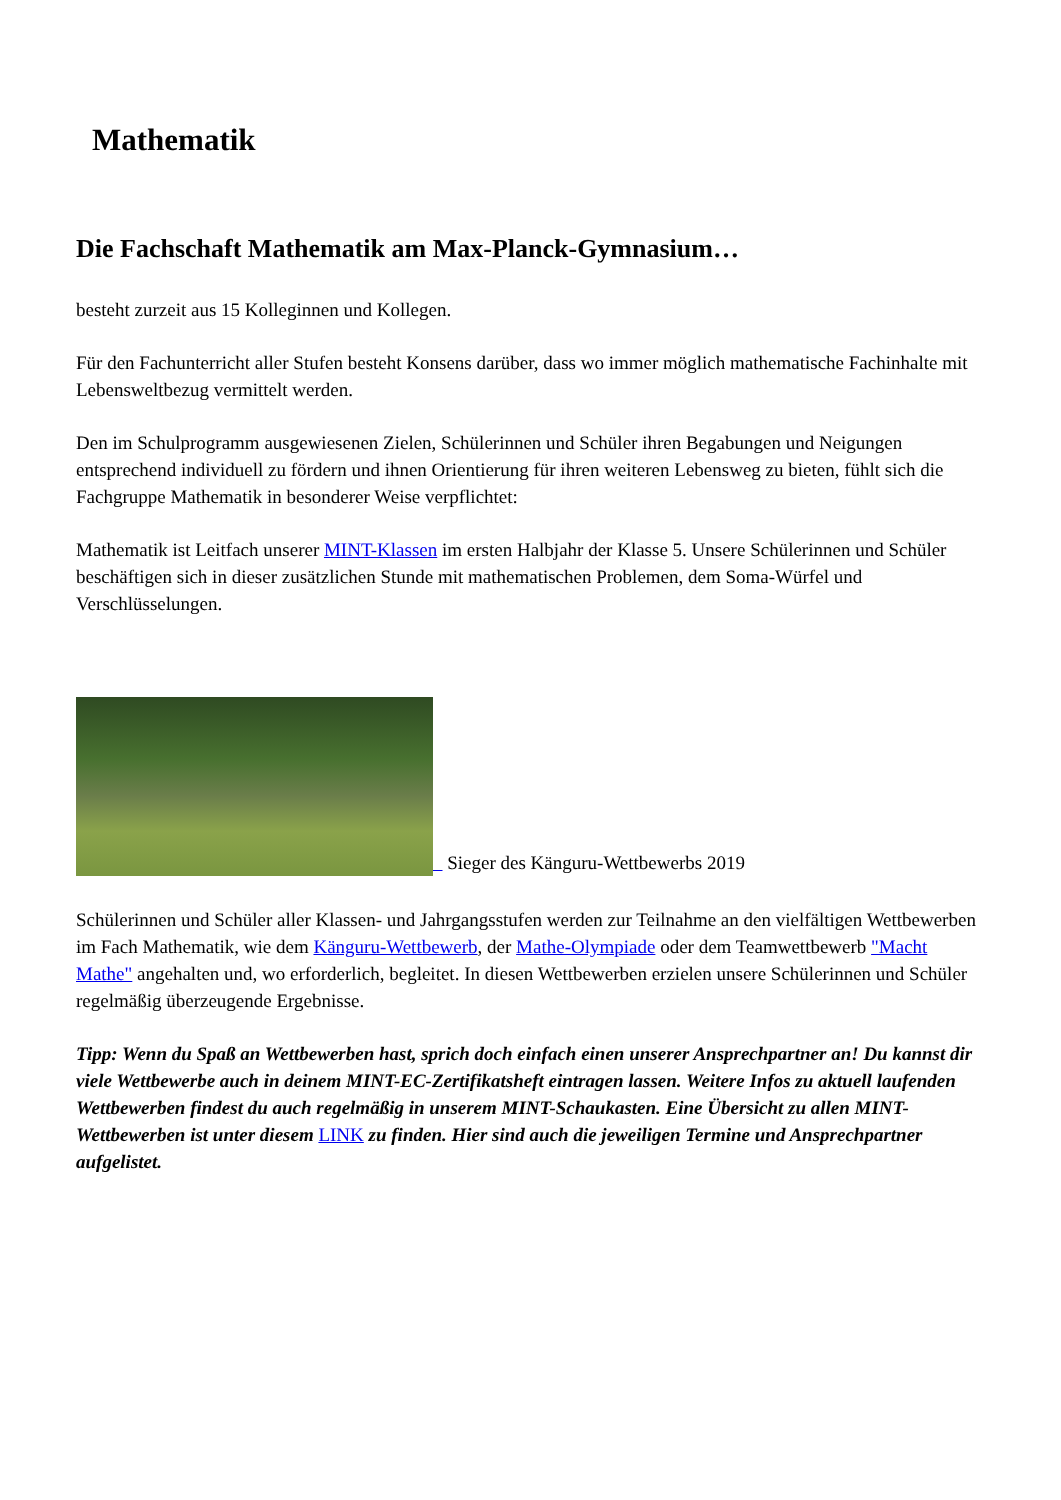Mathematik
Die Fachschaft Mathematik am Max-Planck-Gymnasium…
besteht zurzeit aus 15 Kolleginnen und Kollegen.
Für den Fachunterricht aller Stufen besteht Konsens darüber, dass wo immer möglich mathematische Fachinhalte mit Lebensweltbezug vermittelt werden.
Den im Schulprogramm ausgewiesenen Zielen, Schülerinnen und Schüler ihren Begabungen und Neigungen entsprechend individuell zu fördern und ihnen Orientierung für ihren weiteren Lebensweg zu bieten, fühlt sich die Fachgruppe Mathematik in besonderer Weise verpflichtet:
Mathematik ist Leitfach unserer MINT-Klassen im ersten Halbjahr der Klasse 5. Unsere Schülerinnen und Schüler beschäftigen sich in dieser zusätzlichen Stunde mit mathematischen Problemen, dem Soma-Würfel und Verschlüsselungen.
Sieger des Känguru-Wettbewerbs 2019
Schülerinnen und Schüler aller Klassen- und Jahrgangsstufen werden zur Teilnahme an den vielfältigen Wettbewerben im Fach Mathematik, wie dem Känguru-Wettbewerb, der Mathe-Olympiade oder dem Teamwettbewerb "Macht Mathe" angehalten und, wo erforderlich, begleitet. In diesen Wettbewerben erzielen unsere Schülerinnen und Schüler regelmäßig überzeugende Ergebnisse.
Tipp: Wenn du Spaß an Wettbewerben hast, sprich doch einfach einen unserer Ansprechpartner an! Du kannst dir viele Wettbewerbe auch in deinem MINT-EC-Zertifikatsheft eintragen lassen. Weitere Infos zu aktuell laufenden Wettbewerben findest du auch regelmäßig in unserem MINT-Schaukasten. Eine Übersicht zu allen MINT-Wettbewerben ist unter diesem LINK zu finden. Hier sind auch die jeweiligen Termine und Ansprechpartner aufgelistet.